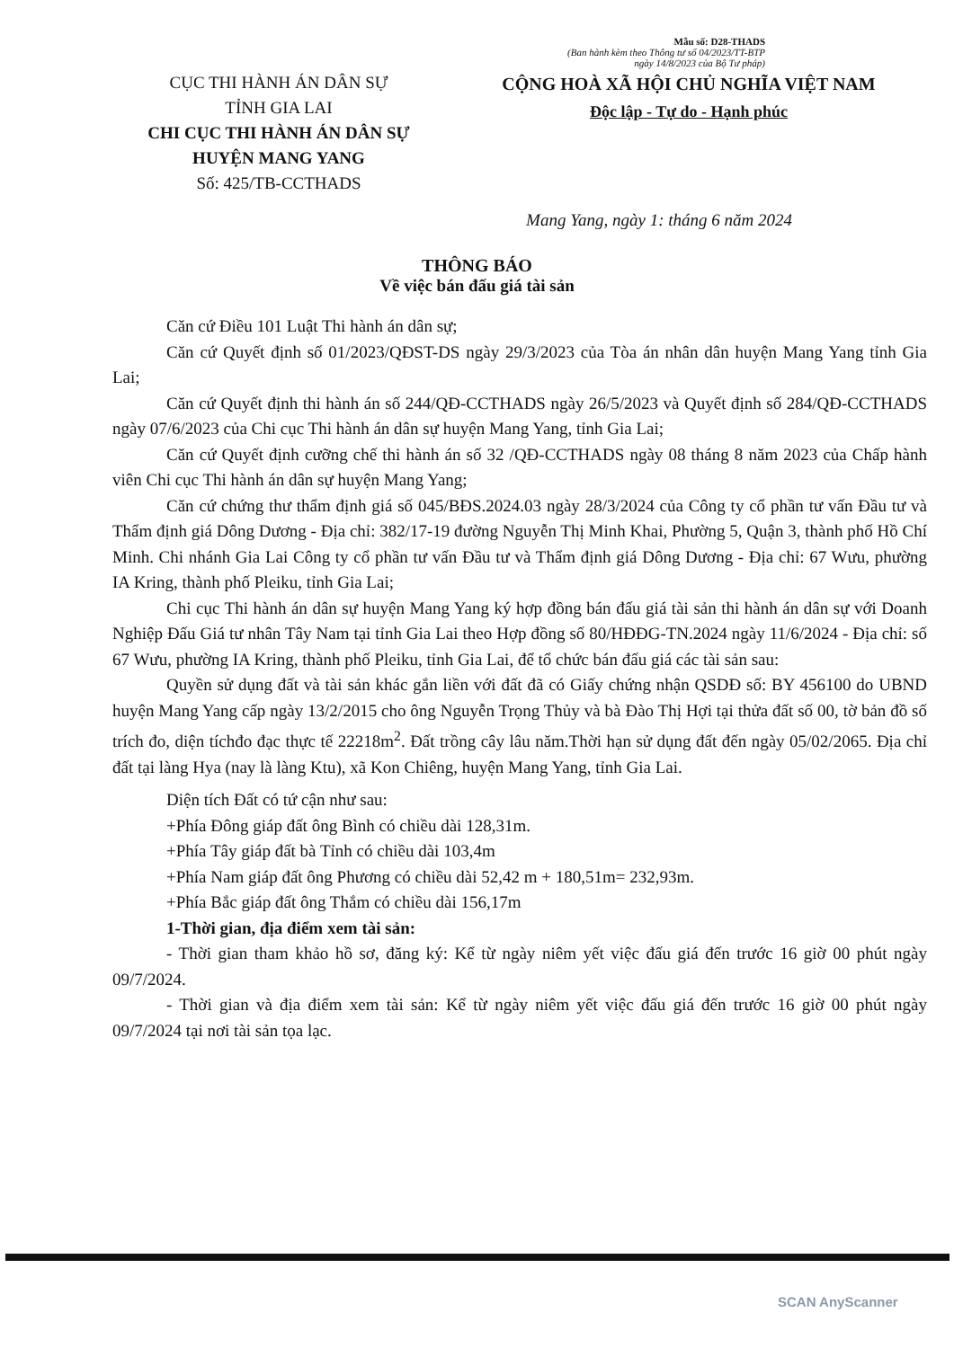Mẫu số: D28-THADS
(Ban hành kèm theo Thông tư số 04/2023/TT-BTP
ngày 14/8/2023 của Bộ Tư pháp)
CỤC THI HÀNH ÁN DÂN SỰ
TỈNH GIA LAI
CHI CỤC THI HÀNH ÁN DÂN SỰ
HUYỆN MANG YANG
Số: 425/TB-CCTHADS
CỘNG HOÀ XÃ HỘI CHỦ NGHĨA VIỆT NAM
Độc lập - Tự do - Hạnh phúc
Mang Yang, ngày 1: tháng 6 năm 2024
THÔNG BÁO
Về việc bán đấu giá tài sản
Căn cứ Điều 101 Luật Thi hành án dân sự;
Căn cứ Quyết định số 01/2023/QĐST-DS ngày 29/3/2023 của Tòa án nhân dân huyện Mang Yang tỉnh Gia Lai;
Căn cứ Quyết định thi hành án số 244/QĐ-CCTHADS ngày 26/5/2023 và Quyết định số 284/QĐ-CCTHADS ngày 07/6/2023 của Chi cục Thi hành án dân sự huyện Mang Yang, tỉnh Gia Lai;
Căn cứ Quyết định cưỡng chế thi hành án số 32 /QĐ-CCTHADS ngày 08 tháng 8 năm 2023 của Chấp hành viên Chi cục Thi hành án dân sự huyện Mang Yang;
Căn cứ chứng thư thẩm định giá số 045/BĐS.2024.03 ngày 28/3/2024 của Công ty cổ phần tư vấn Đầu tư và Thẩm định giá Dông Dương - Địa chỉ: 382/17-19 đường Nguyễn Thị Minh Khai, Phường 5, Quận 3, thành phố Hồ Chí Minh. Chi nhánh Gia Lai Công ty cổ phần tư vấn Đầu tư và Thẩm định giá Dông Dương - Địa chỉ: 67 Wưu, phường IA Kring, thành phố Pleiku, tỉnh Gia Lai;
Chi cục Thi hành án dân sự huyện Mang Yang ký hợp đồng bán đấu giá tài sản thi hành án dân sự với Doanh Nghiệp Đấu Giá tư nhân Tây Nam tại tỉnh Gia Lai theo Hợp đồng số 80/HĐĐG-TN.2024 ngày 11/6/2024 - Địa chỉ: số 67 Wưu, phường IA Kring, thành phố Pleiku, tỉnh Gia Lai, để tổ chức bán đấu giá các tài sản sau:
Quyền sử dụng đất và tài sản khác gắn liền với đất đã có Giấy chứng nhận QSDĐ số: BY 456100 do UBND huyện Mang Yang cấp ngày 13/2/2015 cho ông Nguyễn Trọng Thủy và bà Đào Thị Hợi tại thửa đất số 00, tờ bản đồ số trích đo, diện tíchđo đạc thực tế 22218m<sup>2</sup>. Đất trồng cây lâu năm.Thời hạn sử dụng đất đến ngày 05/02/2065. Địa chỉ đất tại làng Hya (nay là làng Ktu), xã Kon Chiêng, huyện Mang Yang, tỉnh Gia Lai.
Diện tích Đất có tứ cận như sau:
+Phía Đông giáp đất ông Bình có chiều dài 128,31m.
+Phía Tây giáp đất bà Tỉnh có chiều dài 103,4m
+Phía Nam giáp đất ông Phương có chiều dài 52,42 m + 180,51m= 232,93m.
+Phía Bắc giáp đất ông Thắm có chiều dài 156,17m
1-Thời gian, địa điểm xem tài sản:
- Thời gian tham khảo hồ sơ, đăng ký: Kể từ ngày niêm yết việc đấu giá đến trước 16 giờ 00 phút ngày 09/7/2024.
- Thời gian và địa điểm xem tài sản: Kể từ ngày niêm yết việc đấu giá đến trước 16 giờ 00 phút ngày 09/7/2024 tại nơi tài sản tọa lạc.
SCAN AnyScanner